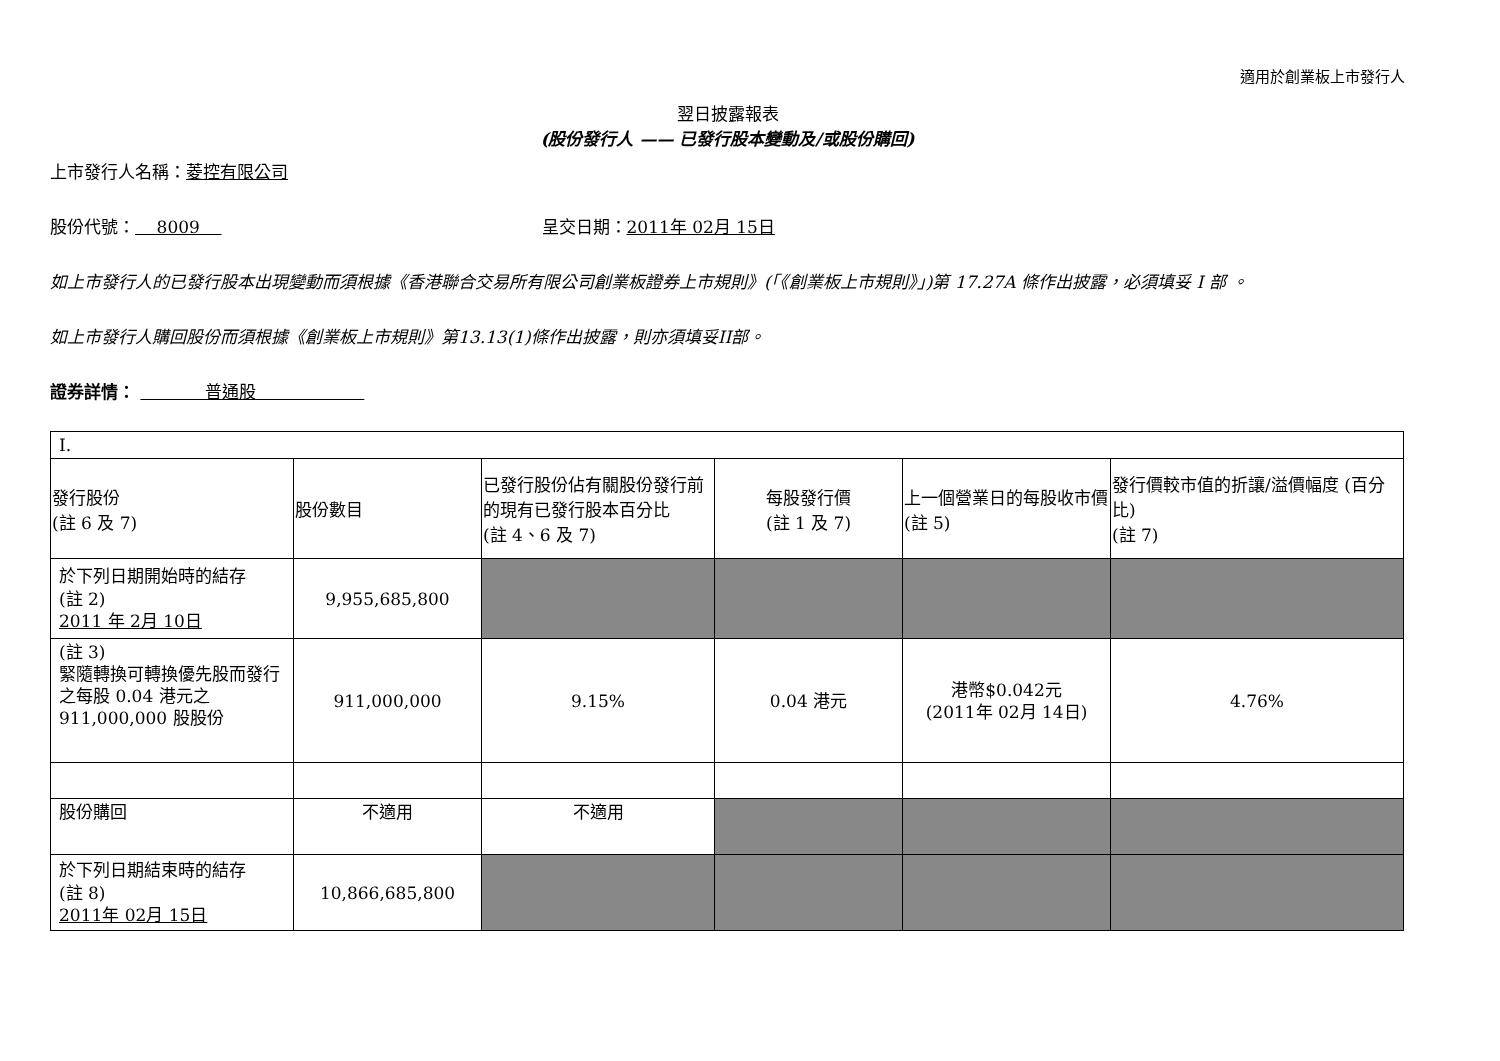適用於創業板上市發行人
翌日披露報表
(股份發行人 —— 已發行股本變動及/或股份購回)
上市發行人名稱：菱控有限公司
股份代號： 8009 呈交日期：2011年 02月 15日
如上市發行人的已發行股本出現變動而須根據《香港聯合交易所有限公司創業板證券上市規則》(「《創業板上市規則》」)第 17.27A 條作出披露，必須填妥 I 部 。
如上市發行人購回股份而須根據《創業板上市規則》第13.13(1)條作出披露，則亦須填妥II部。
證券詳情： 普通股
| I. | | | | | |
| 發行股份 (註 6 及 7) | 股份數目 | 已發行股份佔有關股份發行前的現有已發行股本百分比 (註 4、6 及 7) | 每股發行價 (註 1 及 7) | 上一個營業日的每股收市價 (註 5) | 發行價較市值的折讓/溢價幅度 (百分比) (註 7) |
| 於下列日期開始時的結存 (註 2) 2011 年 2月 10日 | 9,955,685,800 | | | | |
| (註 3) 緊隨轉換可轉換優先股而發行之每股 0.04 港元之 911,000,000 股股份 | 911,000,000 | 9.15% | 0.04 港元 | 港幣$0.042元 (2011年 02月 14日) | 4.76% |
| 股份購回 | 不適用 | 不適用 | | | |
| 於下列日期結束時的結存 (註 8) 2011年 02月 15日 | 10,866,685,800 | | | | |